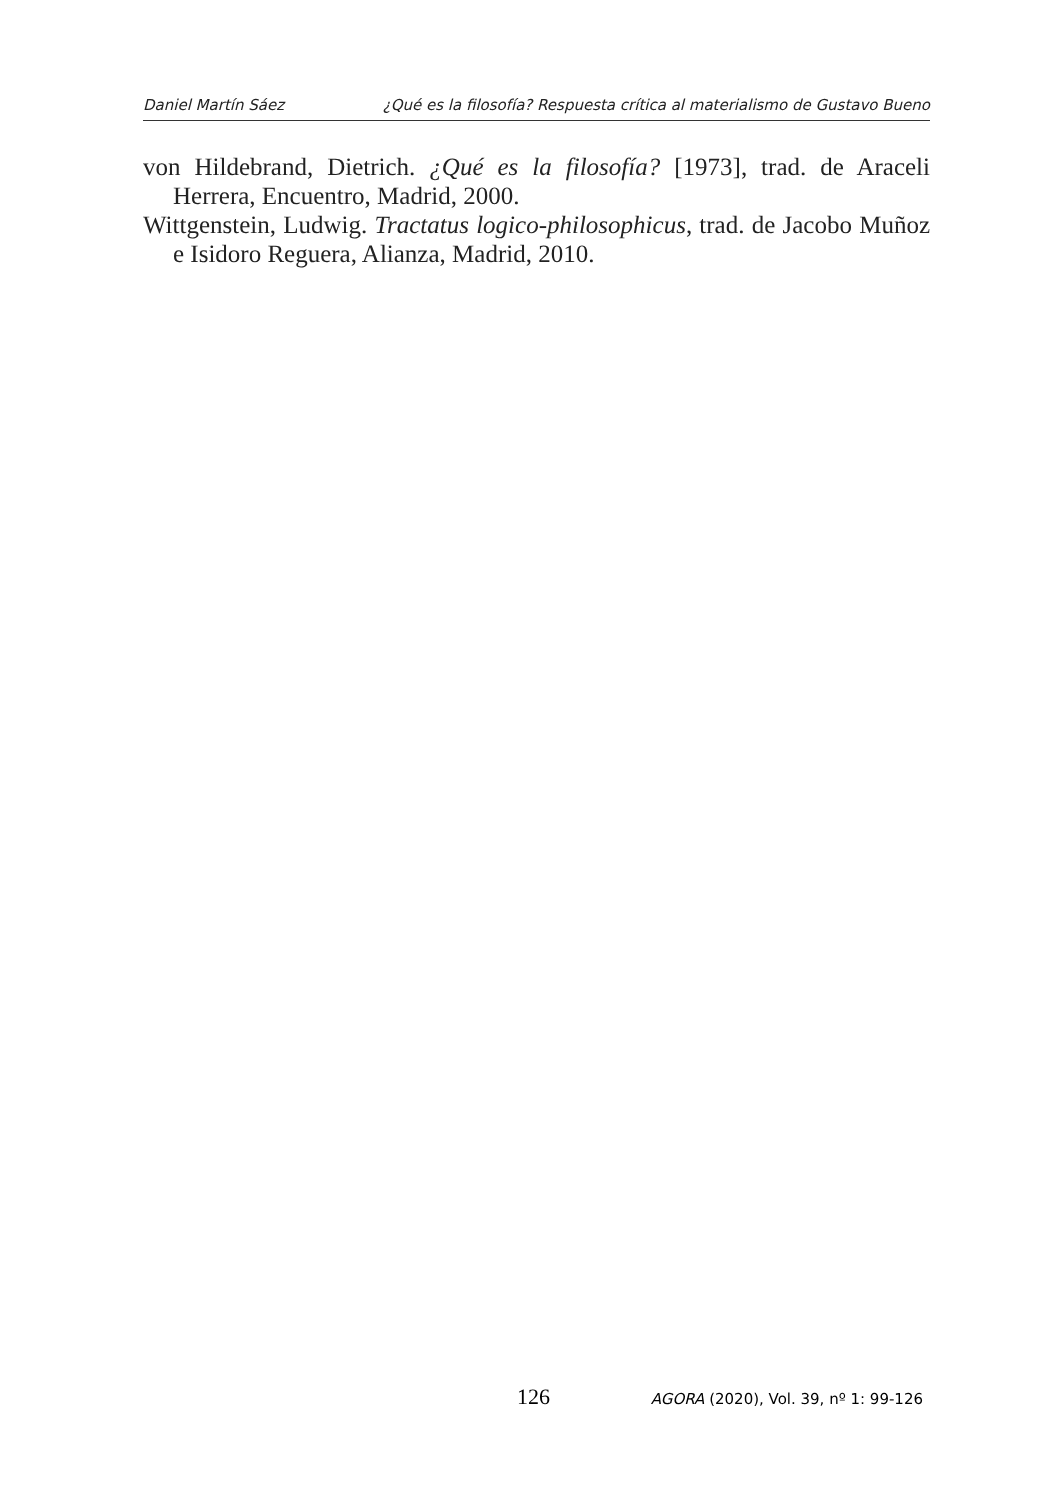Daniel Martín Sáez ¿Qué es la filosofía? Respuesta crítica al materialismo de Gustavo Bueno
von Hildebrand, Dietrich. ¿Qué es la filosofía? [1973], trad. de Araceli Herrera, Encuentro, Madrid, 2000.
Wittgenstein, Ludwig. Tractatus logico-philosophicus, trad. de Jacobo Muñoz e Isidoro Reguera, Alianza, Madrid, 2010.
126 AGORA (2020), Vol. 39, nº 1: 99-126